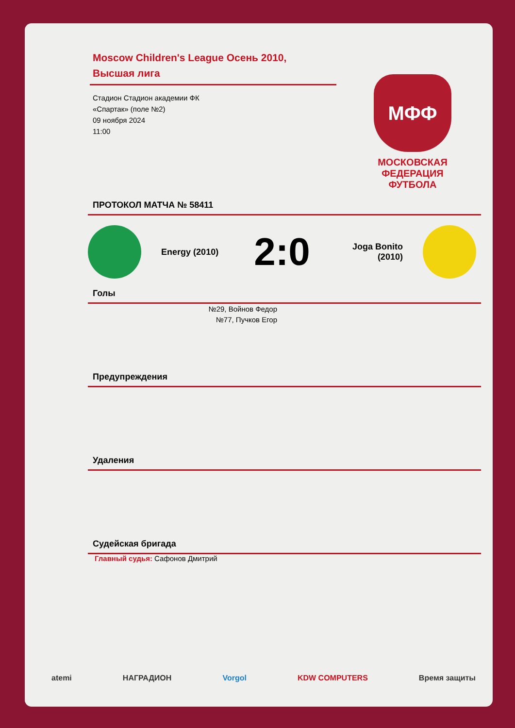Moscow Children's League Осень 2010, Высшая лига
Стадион Стадион академии ФК
«Спартак» (поле №2)
09 ноября 2024
11:00
МФФ
МОСКОВСКАЯ ФЕДЕРАЦИЯ ФУТБОЛА
ПРОТОКОЛ МАТЧА № 58411
Energy (2010)
2:0
Joga Bonito (2010)
Голы
№29, Войнов Федор
№77, Пучков Егор
Предупреждения
Удаления
Судейская бригада
Главный судья: Сафонов Дмитрий
atemi НАГРАДИОН Vorgol KDW COMPUTERS Время защиты